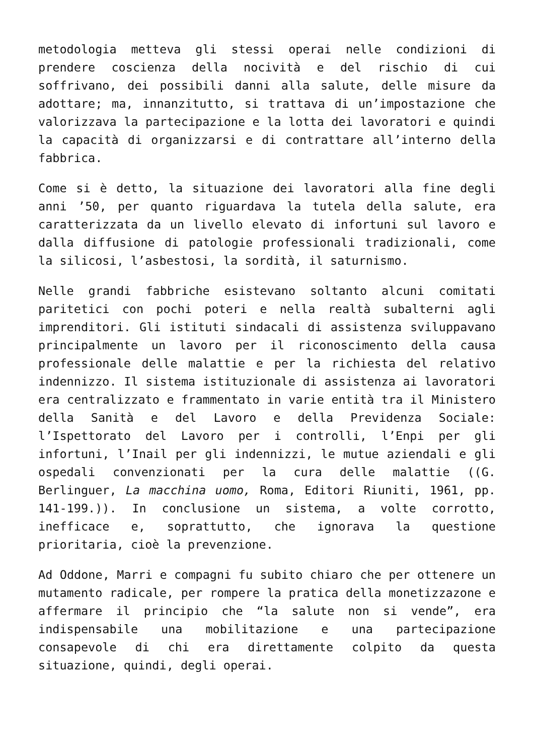metodologia metteva gli stessi operai nelle condizioni di prendere coscienza della nocività e del rischio di cui soffrivano, dei possibili danni alla salute, delle misure da adottare; ma, innanzitutto, si trattava di un’impostazione che valorizzava la partecipazione e la lotta dei lavoratori e quindi la capacità di organizzarsi e di contrattare all’interno della fabbrica.
Come si è detto, la situazione dei lavoratori alla fine degli anni ’50, per quanto riguardava la tutela della salute, era caratterizzata da un livello elevato di infortuni sul lavoro e dalla diffusione di patologie professionali tradizionali, come la silicosi, l’asbestosi, la sordità, il saturnismo.
Nelle grandi fabbriche esistevano soltanto alcuni comitati paritetici con pochi poteri e nella realtà subalterni agli imprenditori. Gli istituti sindacali di assistenza sviluppavano principalmente un lavoro per il riconoscimento della causa professionale delle malattie e per la richiesta del relativo indennizzo. Il sistema istituzionale di assistenza ai lavoratori era centralizzato e frammentato in varie entità tra il Ministero della Sanità e del Lavoro e della Previdenza Sociale: l’Ispettorato del Lavoro per i controlli, l’Enpi per gli infortuni, l’Inail per gli indennizzi, le mutue aziendali e gli ospedali convenzionati per la cura delle malattie ((G. Berlinguer, La macchina uomo, Roma, Editori Riuniti, 1961, pp. 141-199.)). In conclusione un sistema, a volte corrotto, inefficace e, soprattutto, che ignorava la questione prioritaria, cioè la prevenzione.
Ad Oddone, Marri e compagni fu subito chiaro che per ottenere un mutamento radicale, per rompere la pratica della monetizzazone e affermare il principio che “la salute non si vende”, era indispensabile una mobilitazione e una partecipazione consapevole di chi era direttamente colpito da questa situazione, quindi, degli operai.